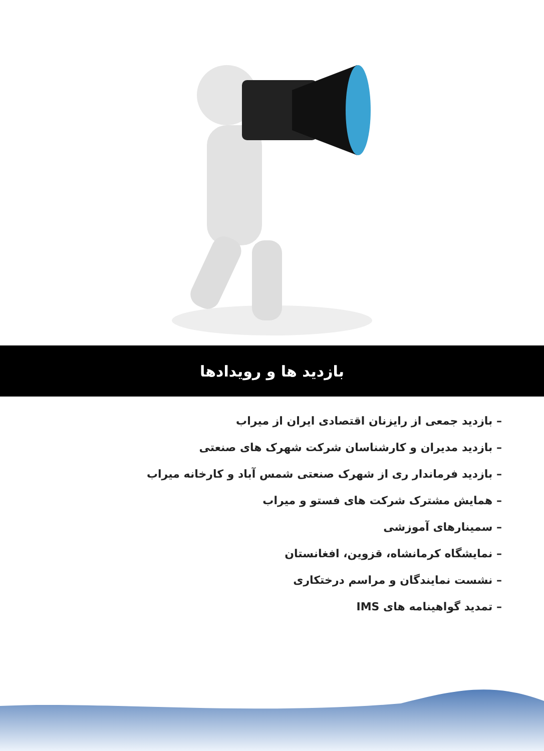بازدید ها و رویدادها
– بازدید جمعی از رایزنان اقتصادی ایران از میراب
– بازدید مدیران و کارشناسان شرکت شهرک های صنعتی
– بازدید فرماندار ری از شهرک صنعتی شمس آباد و کارخانه میراب
– همایش مشترک شرکت های فستو و میراب
– سمینارهای آموزشی
– نمایشگاه کرمانشاه، قزوین، افغانستان
– نشست نمایندگان و مراسم درختکاری
– تمدید گواهینامه های IMS